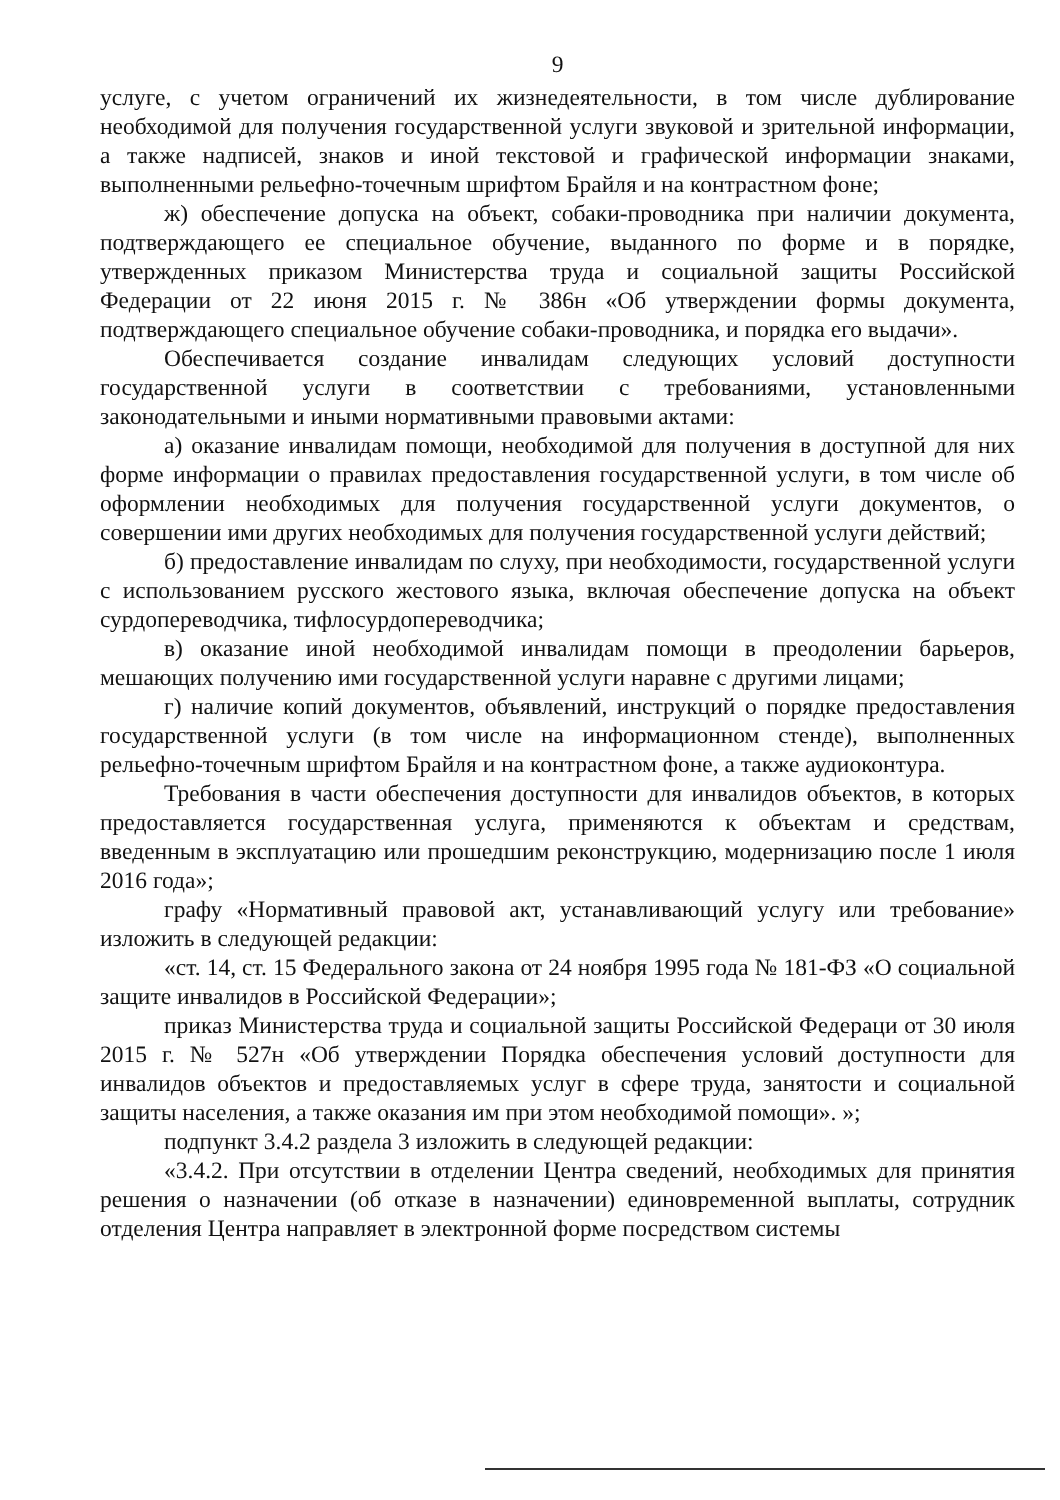9
услуге, с учетом ограничений их жизнедеятельности, в том числе дублирование необходимой для получения государственной услуги звуковой и зрительной информации, а также надписей, знаков и иной текстовой и графической информации знаками, выполненными рельефно-точечным шрифтом Брайля и на контрастном фоне;
ж) обеспечение допуска на объект, собаки-проводника при наличии документа, подтверждающего ее специальное обучение, выданного по форме и в порядке, утвержденных приказом Министерства труда и социальной защиты Российской Федерации от 22 июня 2015 г. № 386н «Об утверждении формы документа, подтверждающего специальное обучение собаки-проводника, и порядка его выдачи».
Обеспечивается создание инвалидам следующих условий доступности государственной услуги в соответствии с требованиями, установленными законодательными и иными нормативными правовыми актами:
а) оказание инвалидам помощи, необходимой для получения в доступной для них форме информации о правилах предоставления государственной услуги, в том числе об оформлении необходимых для получения государственной услуги документов, о совершении ими других необходимых для получения государственной услуги действий;
б) предоставление инвалидам по слуху, при необходимости, государственной услуги с использованием русского жестового языка, включая обеспечение допуска на объект сурдопереводчика, тифлосурдопереводчика;
в) оказание иной необходимой инвалидам помощи в преодолении барьеров, мешающих получению ими государственной услуги наравне с другими лицами;
г) наличие копий документов, объявлений, инструкций о порядке предоставления государственной услуги (в том числе на информационном стенде), выполненных рельефно-точечным шрифтом Брайля и на контрастном фоне, а также аудиоконтура.
Требования в части обеспечения доступности для инвалидов объектов, в которых предоставляется государственная услуга, применяются к объектам и средствам, введенным в эксплуатацию или прошедшим реконструкцию, модернизацию после 1 июля 2016 года»;
графу «Нормативный правовой акт, устанавливающий услугу или требование» изложить в следующей редакции:
«ст. 14, ст. 15 Федерального закона от 24 ноября 1995 года № 181-ФЗ «О социальной защите инвалидов в Российской Федерации»;
приказ Министерства труда и социальной защиты Российской Федераци от 30 июля 2015 г. № 527н «Об утверждении Порядка обеспечения условий доступности для инвалидов объектов и предоставляемых услуг в сфере труда, занятости и социальной защиты населения, а также оказания им при этом необходимой помощи». »;
подпункт 3.4.2 раздела 3 изложить в следующей редакции:
«3.4.2. При отсутствии в отделении Центра сведений, необходимых для принятия решения о назначении (об отказе в назначении) единовременной выплаты, сотрудник отделения Центра направляет в электронной форме посредством системы